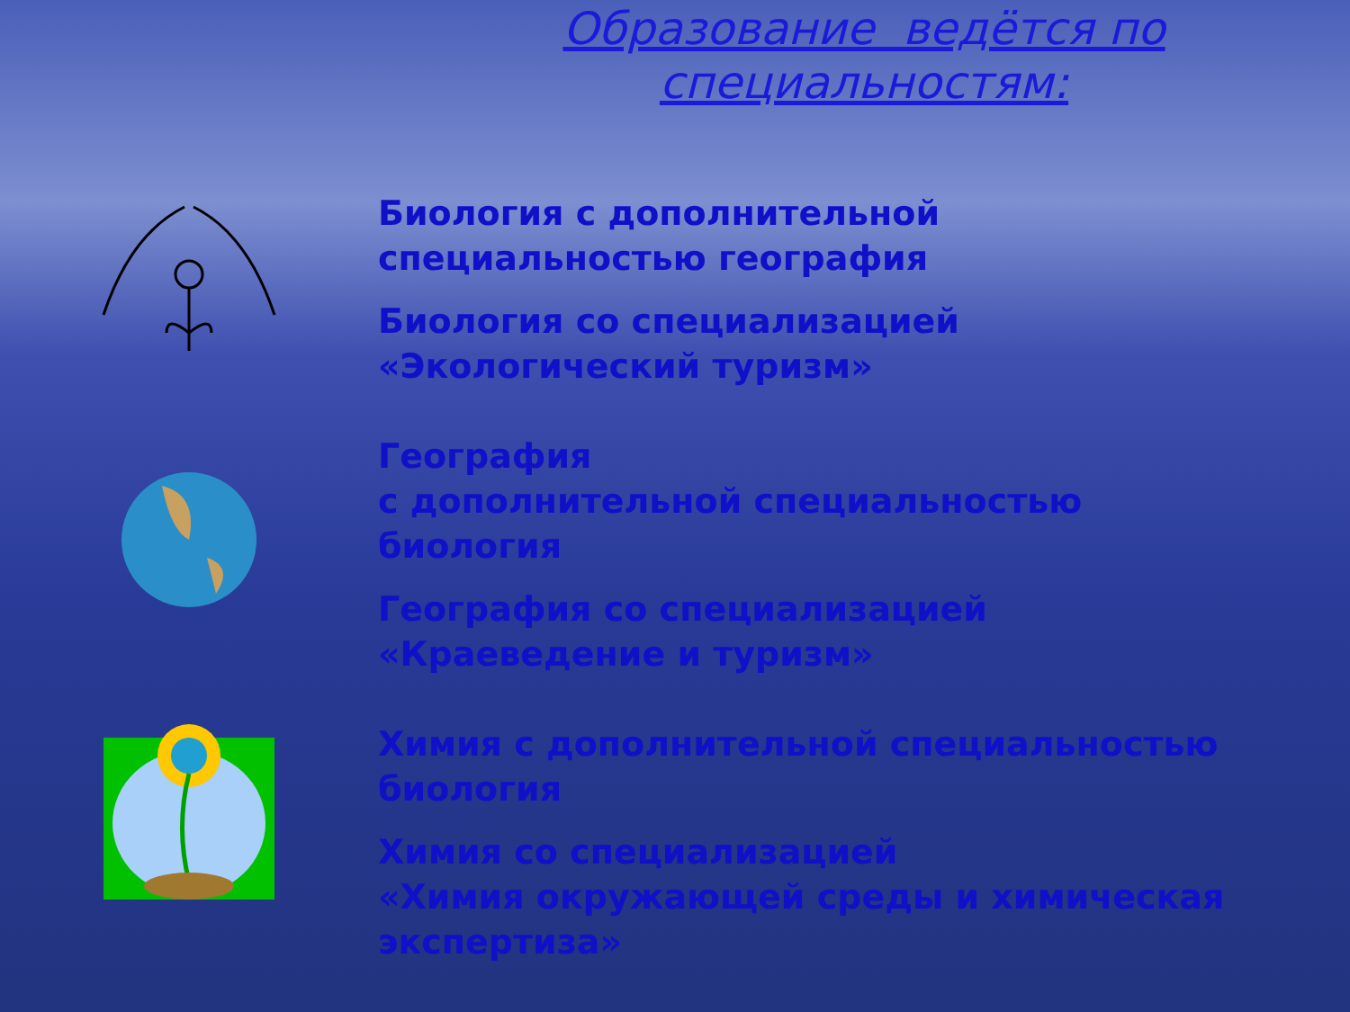Образование ведётся по
специальностям:
Биология с дополнительной
специальностью география
Биология со специализацией
«Экологический туризм»
География
с дополнительной специальностью
биология
География со специализацией
«Краеведение и туризм»
Химия с дополнительной специальностью
биология
Химия со специализацией
«Химия окружающей среды и химическая
экспертиза»